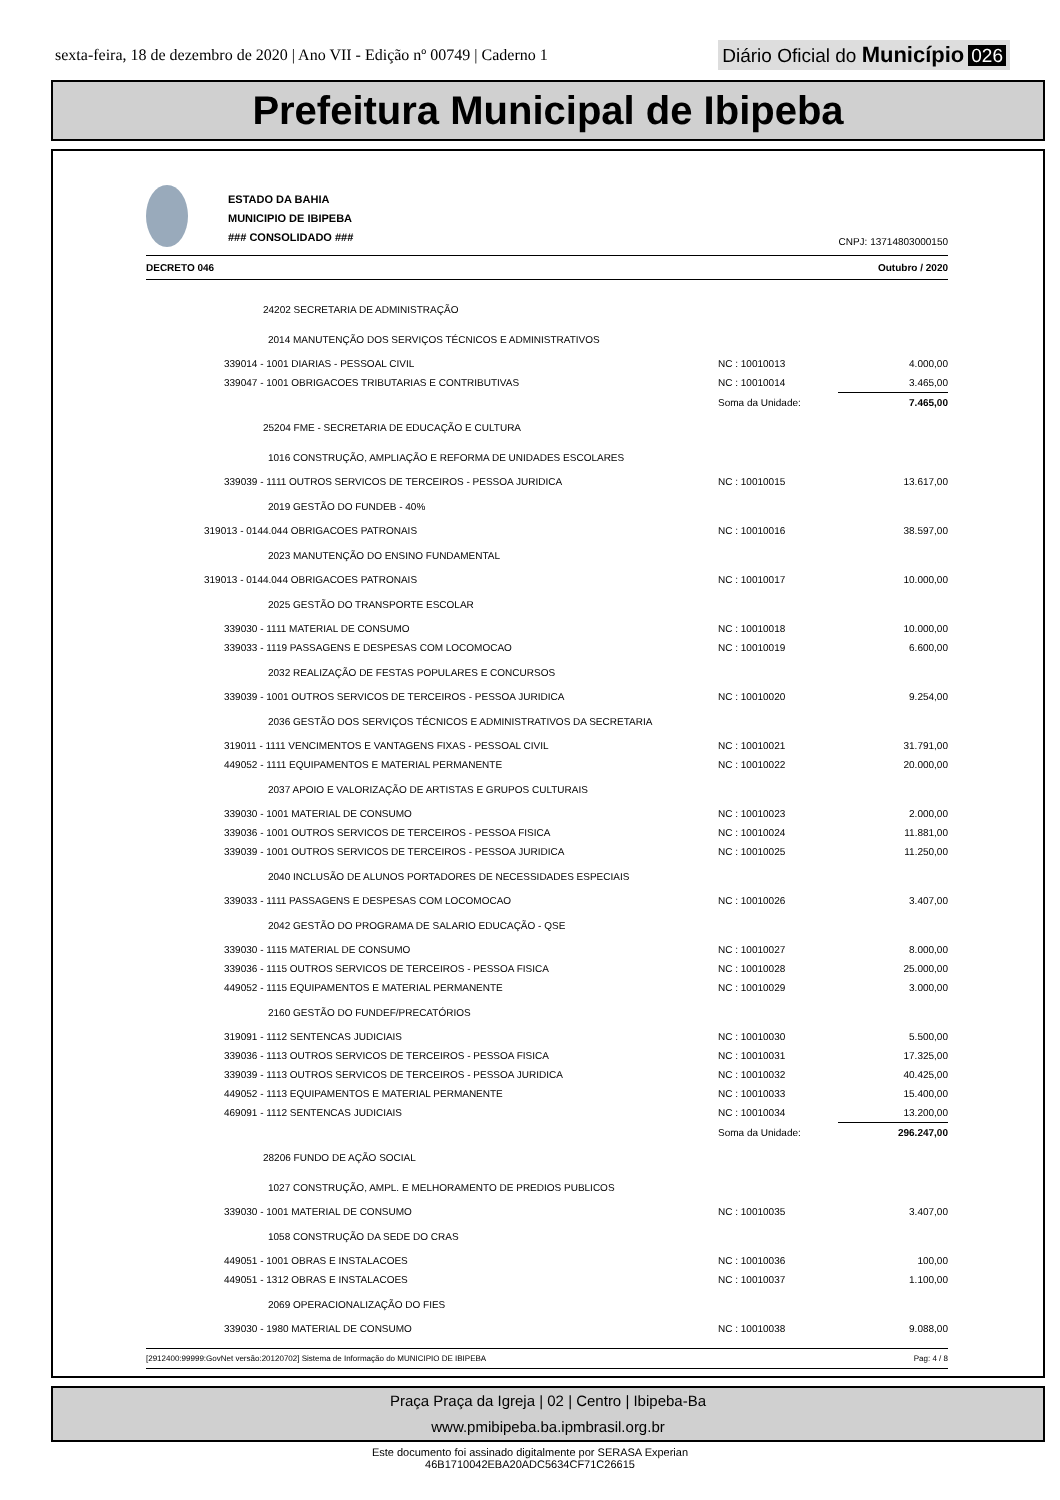sexta-feira, 18 de dezembro de 2020 | Ano VII - Edição nº 00749 | Caderno 1
Diário Oficial do Município 026
Prefeitura Municipal de Ibipeba
ESTADO DA BAHIA
MUNICIPIO DE IBIPEBA
### CONSOLIDADO ###
CNPJ: 13714803000150
DECRETO 046 Outubro / 2020
| 24202 SECRETARIA DE ADMINISTRAÇÃO | | |
| 2014 MANUTENÇÃO DOS SERVIÇOS TÉCNICOS E ADMINISTRATIVOS | | |
| 339014 - 1001 DIARIAS - PESSOAL CIVIL | NC : 10010013 | 4.000,00 |
| 339047 - 1001 OBRIGACOES TRIBUTARIAS E CONTRIBUTIVAS | NC : 10010014 | 3.465,00 |
| | Soma da Unidade: | 7.465,00 |
| 25204 FME - SECRETARIA DE EDUCAÇÃO E CULTURA | | |
| 1016 CONSTRUÇÃO, AMPLIAÇÃO E REFORMA DE UNIDADES ESCOLARES | | |
| 339039 - 1111 OUTROS SERVICOS DE TERCEIROS - PESSOA JURIDICA | NC : 10010015 | 13.617,00 |
| 2019 GESTÃO DO FUNDEB - 40% | | |
| 319013 - 0144.044 OBRIGACOES PATRONAIS | NC : 10010016 | 38.597,00 |
| 2023 MANUTENÇÃO DO ENSINO FUNDAMENTAL | | |
| 319013 - 0144.044 OBRIGACOES PATRONAIS | NC : 10010017 | 10.000,00 |
| 2025 GESTÃO DO TRANSPORTE ESCOLAR | | |
| 339030 - 1111 MATERIAL DE CONSUMO | NC : 10010018 | 10.000,00 |
| 339033 - 1119 PASSAGENS E DESPESAS COM LOCOMOCAO | NC : 10010019 | 6.600,00 |
| 2032 REALIZAÇÃO DE FESTAS POPULARES E CONCURSOS | | |
| 339039 - 1001 OUTROS SERVICOS DE TERCEIROS - PESSOA JURIDICA | NC : 10010020 | 9.254,00 |
| 2036 GESTÃO DOS SERVIÇOS TÉCNICOS E ADMINISTRATIVOS DA SECRETARIA | | |
| 319011 - 1111 VENCIMENTOS E VANTAGENS FIXAS - PESSOAL CIVIL | NC : 10010021 | 31.791,00 |
| 449052 - 1111 EQUIPAMENTOS E MATERIAL PERMANENTE | NC : 10010022 | 20.000,00 |
| 2037 APOIO E VALORIZAÇÃO DE ARTISTAS E GRUPOS CULTURAIS | | |
| 339030 - 1001 MATERIAL DE CONSUMO | NC : 10010023 | 2.000,00 |
| 339036 - 1001 OUTROS SERVICOS DE TERCEIROS - PESSOA FISICA | NC : 10010024 | 11.881,00 |
| 339039 - 1001 OUTROS SERVICOS DE TERCEIROS - PESSOA JURIDICA | NC : 10010025 | 11.250,00 |
| 2040 INCLUSÃO DE ALUNOS PORTADORES DE NECESSIDADES ESPECIAIS | | |
| 339033 - 1111 PASSAGENS E DESPESAS COM LOCOMOCAO | NC : 10010026 | 3.407,00 |
| 2042 GESTÃO DO PROGRAMA DE SALARIO EDUCAÇÃO - QSE | | |
| 339030 - 1115 MATERIAL DE CONSUMO | NC : 10010027 | 8.000,00 |
| 339036 - 1115 OUTROS SERVICOS DE TERCEIROS - PESSOA FISICA | NC : 10010028 | 25.000,00 |
| 449052 - 1115 EQUIPAMENTOS E MATERIAL PERMANENTE | NC : 10010029 | 3.000,00 |
| 2160 GESTÃO DO FUNDEF/PRECATÓRIOS | | |
| 319091 - 1112 SENTENCAS JUDICIAIS | NC : 10010030 | 5.500,00 |
| 339036 - 1113 OUTROS SERVICOS DE TERCEIROS - PESSOA FISICA | NC : 10010031 | 17.325,00 |
| 339039 - 1113 OUTROS SERVICOS DE TERCEIROS - PESSOA JURIDICA | NC : 10010032 | 40.425,00 |
| 449052 - 1113 EQUIPAMENTOS E MATERIAL PERMANENTE | NC : 10010033 | 15.400,00 |
| 469091 - 1112 SENTENCAS JUDICIAIS | NC : 10010034 | 13.200,00 |
| | Soma da Unidade: | 296.247,00 |
| 28206 FUNDO DE AÇÃO SOCIAL | | |
| 1027 CONSTRUÇÃO, AMPL. E MELHORAMENTO DE PREDIOS PUBLICOS | | |
| 339030 - 1001 MATERIAL DE CONSUMO | NC : 10010035 | 3.407,00 |
| 1058 CONSTRUÇÃO DA SEDE DO CRAS | | |
| 449051 - 1001 OBRAS E INSTALACOES | NC : 10010036 | 100,00 |
| 449051 - 1312 OBRAS E INSTALACOES | NC : 10010037 | 1.100,00 |
| 2069 OPERACIONALIZAÇÃO DO FIES | | |
| 339030 - 1980 MATERIAL DE CONSUMO | NC : 10010038 | 9.088,00 |
[2912400:99999:GovNet versão:20120702] Sistema de Informação do MUNICIPIO DE IBIPEBA Pag: 4 / 8
Praça Praça da Igreja | 02 | Centro | Ibipeba-Ba
www.pmibipeba.ba.ipmbrasil.org.br
Este documento foi assinado digitalmente por SERASA Experian
46B1710042EBA20ADC5634CF71C26615